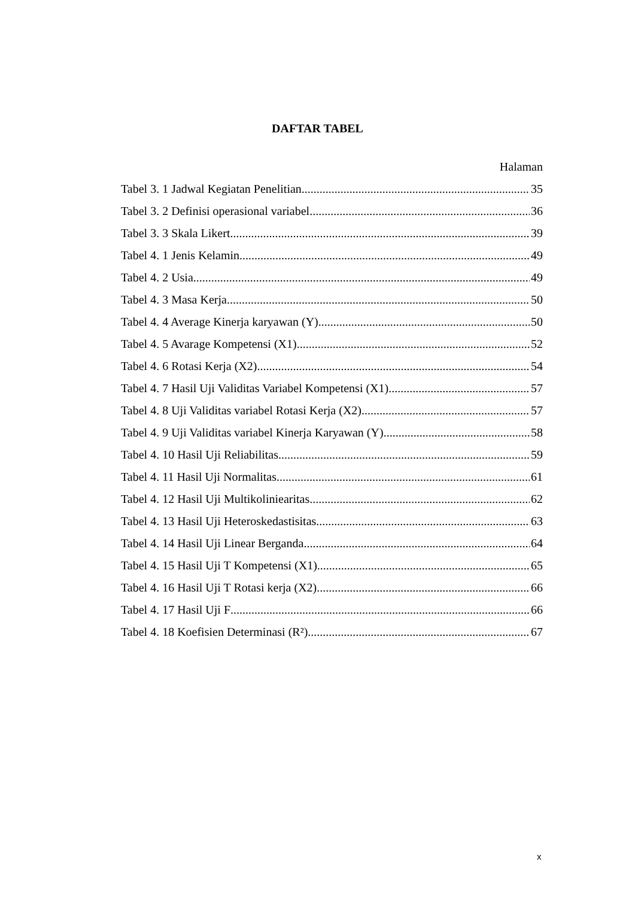DAFTAR TABEL
Halaman
Tabel 3. 1 Jadwal Kegiatan Penelitian 35
Tabel 3. 2 Definisi operasional variabel 36
Tabel 3. 3 Skala Likert 39
Tabel 4. 1 Jenis Kelamin 49
Tabel 4. 2 Usia 49
Tabel 4. 3 Masa Kerja 50
Tabel 4. 4 Average Kinerja karyawan (Y) 50
Tabel 4. 5 Avarage Kompetensi (X1) 52
Tabel 4. 6 Rotasi Kerja (X2) 54
Tabel 4. 7 Hasil Uji Validitas Variabel Kompetensi (X1) 57
Tabel 4. 8 Uji Validitas variabel Rotasi Kerja (X2) 57
Tabel 4. 9 Uji Validitas variabel Kinerja Karyawan (Y) 58
Tabel 4. 10 Hasil Uji Reliabilitas 59
Tabel 4. 11 Hasil Uji Normalitas 61
Tabel 4. 12 Hasil Uji Multikoliniearitas 62
Tabel 4. 13 Hasil Uji Heteroskedastisitas 63
Tabel 4. 14 Hasil Uji Linear Berganda 64
Tabel 4. 15 Hasil Uji T Kompetensi (X1) 65
Tabel 4. 16 Hasil Uji T Rotasi kerja (X2) 66
Tabel 4. 17 Hasil Uji F 66
Tabel 4. 18 Koefisien Determinasi (R²) 67
x